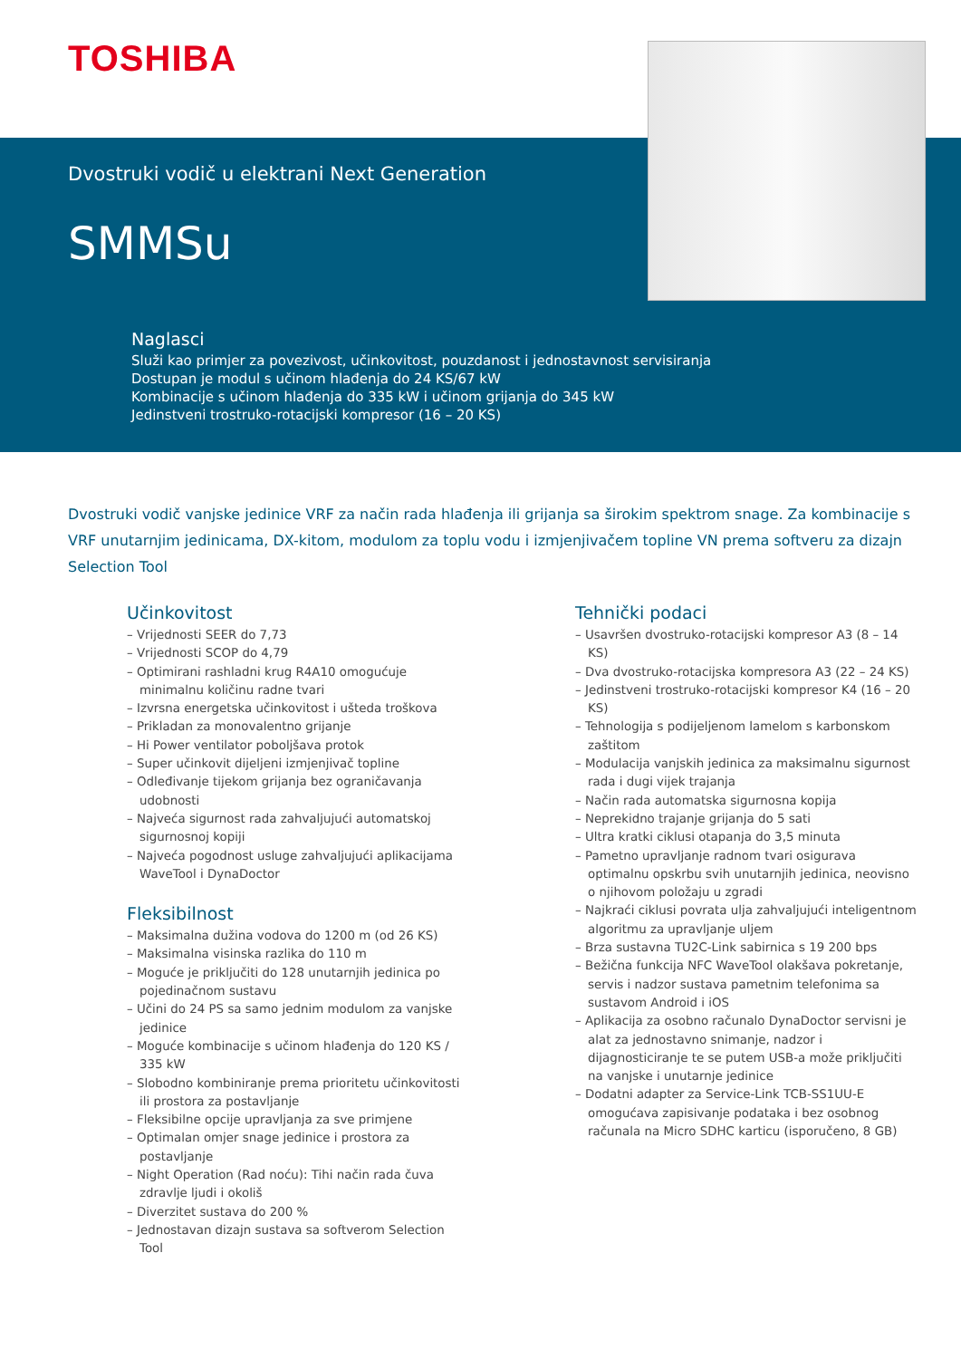TOSHIBA
Dvostruki vodič u elektrani Next Generation
SMMSu
Naglasci
Služi kao primjer za povezivost, učinkovitost, pouzdanost i jednostavnost servisiranja
Dostupan je modul s učinom hlađenja do 24 KS/67 kW
Kombinacije s učinom hlađenja do 335 kW i učinom grijanja do 345 kW
Jedinstveni trostruko-rotacijski kompresor (16 – 20 KS)
Dvostruki vodič vanjske jedinice VRF za način rada hlađenja ili grijanja sa širokim spektrom snage. Za kombinacije s VRF unutarnjim jedinicama, DX-kitom, modulom za toplu vodu i izmjenjivačem topline VN prema softveru za dizajn Selection Tool
Učinkovitost
– Vrijednosti SEER do 7,73
– Vrijednosti SCOP do 4,79
– Optimirani rashladni krug R4A10 omogućuje minimalnu količinu radne tvari
– Izvrsna energetska učinkovitost i ušteda troškova
– Prikladan za monovalentno grijanje
– Hi Power ventilator poboljšava protok
– Super učinkovit dijeljeni izmjenjivač topline
– Odleđivanje tijekom grijanja bez ograničavanja udobnosti
– Najveća sigurnost rada zahvaljujući automatskoj sigurnosnoj kopiji
– Najveća pogodnost usluge zahvaljujući aplikacijama WaveTool i DynaDoctor
Fleksibilnost
– Maksimalna dužina vodova do 1200 m (od 26 KS)
– Maksimalna visinska razlika do 110 m
– Moguće je priključiti do 128 unutarnjih jedinica po pojedinačnom sustavu
– Učini do 24 PS sa samo jednim modulom za vanjske jedinice
– Moguće kombinacije s učinom hlađenja do 120 KS / 335 kW
– Slobodno kombiniranje prema prioritetu učinkovitosti ili prostora za postavljanje
– Fleksibilne opcije upravljanja za sve primjene
– Optimalan omjer snage jedinice i prostora za postavljanje
– Night Operation (Rad noću): Tihi način rada čuva zdravlje ljudi i okoliš
– Diverzitet sustava do 200 %
– Jednostavan dizajn sustava sa softverom Selection Tool
Tehnički podaci
– Usavršen dvostruko-rotacijski kompresor A3 (8 – 14 KS)
– Dva dvostruko-rotacijska kompresora A3 (22 – 24 KS)
– Jedinstveni trostruko-rotacijski kompresor K4 (16 – 20 KS)
– Tehnologija s podijeljenom lamelom s karbonskom zaštitom
– Modulacija vanjskih jedinica za maksimalnu sigurnost rada i dugi vijek trajanja
– Način rada automatska sigurnosna kopija
– Neprekidno trajanje grijanja do 5 sati
– Ultra kratki ciklusi otapanja do 3,5 minuta
– Pametno upravljanje radnom tvari osigurava optimalnu opskrbu svih unutarnjih jedinica, neovisno o njihovom položaju u zgradi
– Najkraći ciklusi povrata ulja zahvaljujući inteligentnom algoritmu za upravljanje uljem
– Brza sustavna TU2C-Link sabirnica s 19 200 bps
– Bežična funkcija NFC WaveTool olakšava pokretanje, servis i nadzor sustava pametnim telefonima sa sustavom Android i iOS
– Aplikacija za osobno računalo DynaDoctor servisni je alat za jednostavno snimanje, nadzor i dijagnosticiranje te se putem USB-a može priključiti na vanjske i unutarnje jedinice
– Dodatni adapter za Service-Link TCB-SS1UU-E omogućava zapisivanje podataka i bez osobnog računala na Micro SDHC karticu (isporučeno, 8 GB)